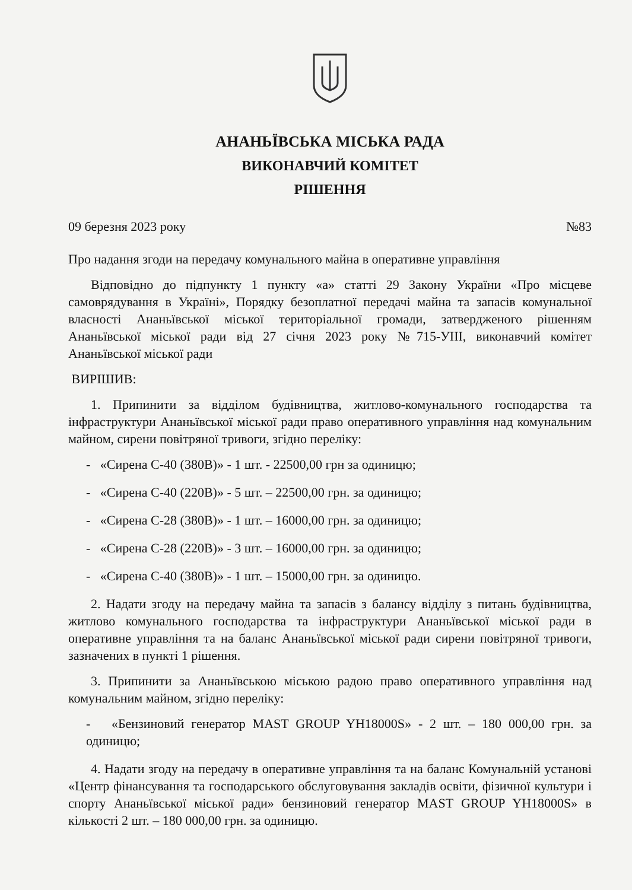АНАНЬЇВСЬКА МІСЬКА РАДА
ВИКОНАВЧИЙ КОМІТЕТ
РІШЕННЯ
09 березня 2023 року №83
Про надання згоди на передачу комунального майна в оперативне управління
Відповідно до підпункту 1 пункту «а» статті 29 Закону України «Про місцеве самоврядування в Україні», Порядку безоплатної передачі майна та запасів комунальної власності Ананьївської міської територіальної громади, затвердженого рішенням Ананьївської міської ради від 27 січня 2023 року №715-УІІІ, виконавчий комітет Ананьївської міської ради
ВИРІШИВ:
1. Припинити за відділом будівництва, житлово-комунального господарства та інфраструктури Ананьївської міської ради право оперативного управління над комунальним майном, сирени повітряної тривоги, згідно переліку:
- «Сирена С-40 (380В)» - 1 шт. - 22500,00 грн за одиницю;
- «Сирена С-40 (220В)» - 5 шт. – 22500,00 грн. за одиницю;
- «Сирена С-28 (380В)» - 1 шт. – 16000,00 грн. за одиницю;
- «Сирена С-28 (220В)» - 3 шт. – 16000,00 грн. за одиницю;
- «Сирена С-40 (380В)» - 1 шт. – 15000,00 грн. за одиницю.
2. Надати згоду на передачу майна та запасів з балансу відділу з питань будівництва, житлово комунального господарства та інфраструктури Ананьївської міської ради в оперативне управління та на баланс Ананьївської міської ради сирени повітряної тривоги, зазначених в пункті 1 рішення.
3. Припинити за Ананьївською міською радою право оперативного управління над комунальним майном, згідно переліку:
- «Бензиновий генератор MAST GROUP YH18000S» - 2 шт. – 180 000,00 грн. за одиницю;
4. Надати згоду на передачу в оперативне управління та на баланс Комунальній установі «Центр фінансування та господарського обслуговування закладів освіти, фізичної культури і спорту Ананьївської міської ради» бензиновий генератор MAST GROUP YH18000S» в кількості 2 шт. – 180 000,00 грн. за одиницю.